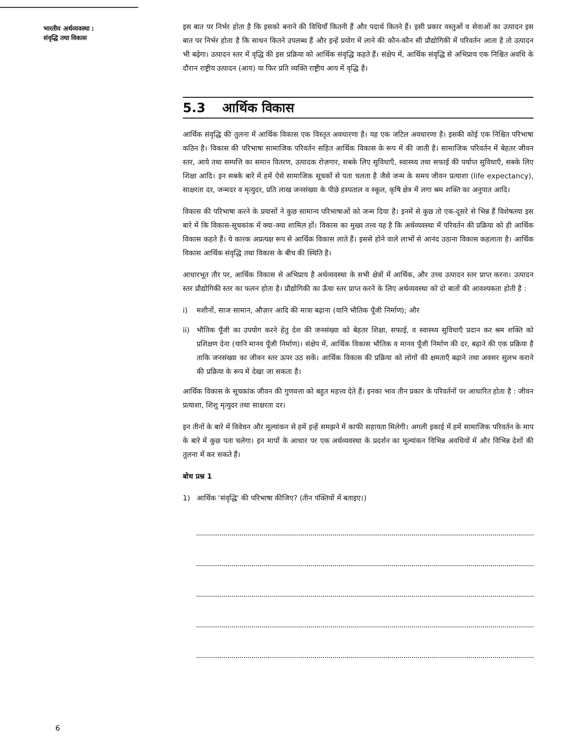भारतीय अर्थव्यवस्था :
संवृद्धि तथा विकास
इस बात पर निर्भर होता है कि इसको बनाने की विधियाँ कितनी हैं और पदार्थ कितने हैं। इसी प्रकार वस्तुओं व सेवाओं का उत्पादन इस बात पर निर्भर होता है कि साधन कितने उपलब्ध हैं और इन्हें प्रयोग में लाने की कौन-कौन सी प्रौद्योगिकी में परिवर्तन आता है तो उत्पादन भी बढ़ेगा। उत्पादन स्तर में वृद्धि की इस प्रक्रिया को आर्थिक संवृद्धि कहते हैं। संक्षेप में, आर्थिक संवृद्धि से अभिप्राय एक निश्चित अवधि के दौरान राष्ट्रीय उत्पादन (आय) या फिर प्रति व्यक्ति राष्ट्रीय आय में वृद्धि है।
5.3 आर्थिक विकास
आर्थिक संवृद्धि की तुलना में आर्थिक विकास एक विस्तृत अवधारणा है। यह एक जटिल अवधारणा है। इसकी कोई एक निश्चित परिभाषा कठिन है। विकास की परिभाषा सामाजिक परिवर्तन सहित आर्थिक विकास के रूप में की जाती है। सामाजिक परिवर्तन में बेहतर जीवन स्तर, आये तथा सम्पत्ति का समान वितरण, उत्पादक रोज़गार, सबके लिए सुविधाएँ, स्वास्थ्य तथा सफाई की पर्याप्त सुविधाएँ, सबके लिए शिक्षा आदि। इन सबके बारे में हमें ऐसे सामाजिक सूचकों से पता चलता है जैसे जन्म के समय जीवन प्रत्याशा (life expectancy), साक्षरता दर, जन्मदर व मृत्युदर, प्रति लाख जनसंख्या के पीछे हस्पताल व स्कूल, कृषि क्षेत्र में लगा श्रम शक्ति का अनुपात आदि।
विकास की परिभाषा करने के प्रयासों ने कुछ सामान्य परिभाषाओं को जन्म दिया है। इनमें से कुछ तो एक-दूसरे से भिन्न हैं विशेषतया इस बारे में कि विकास-सूचकांक में क्या-क्या शामिल हों। विकास का मुख्य तत्त्व यह है कि अर्थव्यवस्था में परिवर्तन की प्रक्रिया को ही आर्थिक विकास कहते हैं। ये कारक अप्रत्यक्ष रूप से आर्थिक विकास लाते हैं। इससे होने वाले लाभों से आनंद उठाना विकास कहलाता है। आर्थिक विकास आर्थिक संवृद्धि तथा विकास के बीच की स्थिति है।
आधारभूत तौर पर, आर्थिक विकास से अभिप्राय है अर्थव्यवस्था के सभी क्षेत्रों में आर्थिक, और उच्च उत्पादन स्तर प्राप्त करना। उत्पादन स्तर प्रौद्योगिकी स्तर का फलन होता है। प्रौद्योगिकी का ऊँचा स्तर प्राप्त करने के लिए अर्थव्यवस्था को दो बातों की आवश्यकता होती है :
i) मशीनों, साज सामान, औज़ार आदि की मात्रा बढ़ाना (यानि भौतिक पूँजी निर्माण); और
ii) भौतिक पूँजी का उपयोग करने हेतु देश की जनसंख्या को बेहतर शिक्षा, सफाई, व स्वास्थ्य सुविधाएँ प्रदान कर श्रम शक्ति को प्रशिक्षण देना (यानि मानव पूँजी निर्माण)। संक्षेप में, आर्थिक विकास भौतिक व मानव पूँजी निर्माण की दर, बढ़ाने की एक प्रक्रिया है ताकि जनसंख्या का जीवन स्तर ऊपर उठ सकें। आर्थिक विकास की प्रक्रिया को लोगों की क्षमताएँ बढ़ाने तथा अवसर सुलभ कराने की प्रक्रिया के रूप में देखा जा सकता है।
आर्थिक विकास के सूचकांक जीवन की गुणवत्ता को बहुत महत्त्व देते हैं। इनका भाव तीन प्रकार के परिवर्तनों पर आधारित होता है : जीवन प्रत्याशा, शिशु मृत्युदर तथा साक्षरता दर।
इन तीनों के बारे में विवेचन और मूल्यांकन से हमें इन्हें समझने में काफी सहायता मिलेगी। अगली इकाई में हमें सामाजिक परिवर्तन के माप के बारे में कुछ पता चलेगा। इन मापों के आधार पर एक अर्थव्यवस्था के प्रदर्शन का मूल्यांकन विभिन्न अवधियों में और विभिन्न देशों की तुलना में कर सकते हैं।
बोध प्रश्न 1
1) आर्थिक 'संवृद्धि' की परिभाषा कीजिए? (तीन पंक्तियों में बताइए।)
6